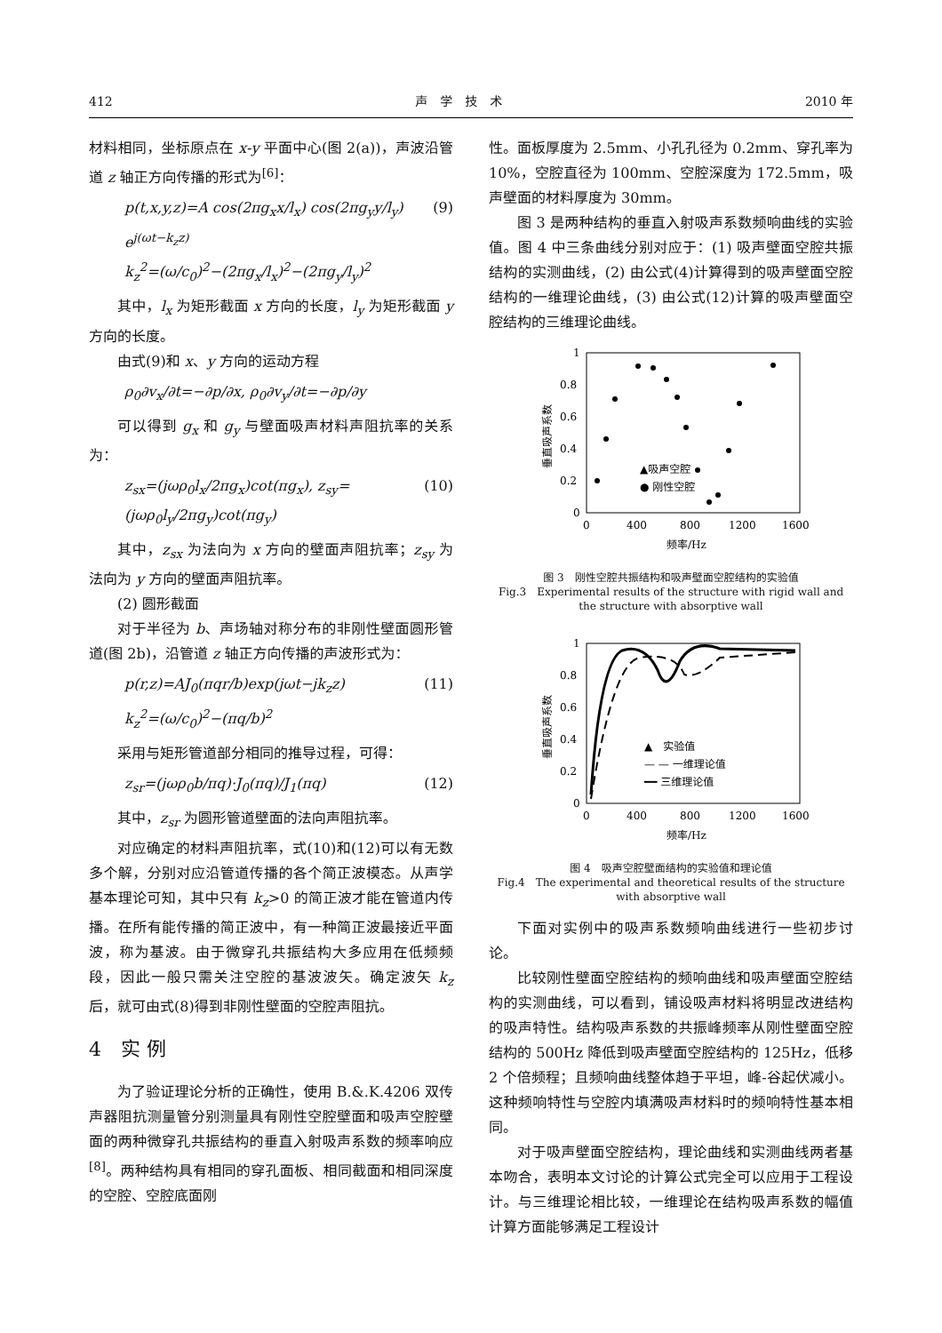412 声　学　技　术 2010 年
材料相同，坐标原点在 x-y 平面中心(图 2(a))，声波沿管道 z 轴正方向传播的形式为<sup>[6]</sup>：
p(t,x,y,z)=A cos(2πg<sub>x</sub>x/l<sub>x</sub>) cos(2πg<sub>y</sub>y/l<sub>y</sub>) e<sup>j(ωt−k<sub>z</sub>z)</sup>
k<sub>z</sub><sup>2</sup>=(ω/c<sub>0</sub>)<sup>2</sup>−(2πg<sub>x</sub>/l<sub>x</sub>)<sup>2</sup>−(2πg<sub>y</sub>/l<sub>y</sub>)<sup>2</sup>
(9)
其中，l<sub>x</sub> 为矩形截面 x 方向的长度，l<sub>y</sub> 为矩形截面 y 方向的长度。
由式(9)和 x、y 方向的运动方程
ρ<sub>0</sub>∂v<sub>x</sub>/∂t=−∂p/∂x, ρ<sub>0</sub>∂v<sub>y</sub>/∂t=−∂p/∂y
可以得到 g<sub>x</sub> 和 g<sub>y</sub> 与壁面吸声材料声阻抗率的关系为：
z<sub>sx</sub>=(jωρ<sub>0</sub>l<sub>x</sub>/2πg<sub>x</sub>)cot(πg<sub>x</sub>), z<sub>sy</sub>=(jωρ<sub>0</sub>l<sub>y</sub>/2πg<sub>y</sub>)cot(πg<sub>y</sub>)
(10)
其中，z<sub>sx</sub> 为法向为 x 方向的壁面声阻抗率；z<sub>sy</sub> 为法向为 y 方向的壁面声阻抗率。
(2) 圆形截面
对于半径为 b、声场轴对称分布的非刚性壁面圆形管道(图 2b)，沿管道 z 轴正方向传播的声波形式为：
p(r,z)=AJ<sub>0</sub>(πqr/b)exp(jωt−jk<sub>z</sub>z)
k<sub>z</sub><sup>2</sup>=(ω/c<sub>0</sub>)<sup>2</sup>−(πq/b)<sup>2</sup>
(11)
采用与矩形管道部分相同的推导过程，可得：
z<sub>sr</sub>=(jωρ<sub>0</sub>b/πq)·J<sub>0</sub>(πq)/J<sub>1</sub>(πq) (12)
其中，z<sub>sr</sub> 为圆形管道壁面的法向声阻抗率。
对应确定的材料声阻抗率，式(10)和(12)可以有无数多个解，分别对应沿管道传播的各个简正波模态。从声学基本理论可知，其中只有 k<sub>z</sub>>0 的简正波才能在管道内传播。在所有能传播的简正波中，有一种简正波最接近平面波，称为基波。由于微穿孔共振结构大多应用在低频频段，因此一般只需关注空腔的基波波矢。确定波矢 k<sub>z</sub> 后，就可由式(8)得到非刚性壁面的空腔声阻抗。
4　实 例
为了验证理论分析的正确性，使用 B.&.K.4206 双传声器阻抗测量管分别测量具有刚性空腔壁面和吸声空腔壁面的两种微穿孔共振结构的垂直入射吸声系数的频率响应<sup>[8]</sup>。两种结构具有相同的穿孔面板、相同截面和相同深度的空腔、空腔底面刚
性。面板厚度为 2.5mm、小孔孔径为 0.2mm、穿孔率为 10%，空腔直径为 100mm、空腔深度为 172.5mm，吸声壁面的材料厚度为 30mm。
图 3 是两种结构的垂直入射吸声系数频响曲线的实验值。图 4 中三条曲线分别对应于：(1) 吸声壁面空腔共振结构的实测曲线，(2) 由公式(4)计算得到的吸声壁面空腔结构的一维理论曲线，(3) 由公式(12)计算的吸声壁面空腔结构的三维理论曲线。
1
0.8
0.6
0.4
0.2
0
0
400
800
1200
1600
频率/Hz
垂直吸声系数
▲吸声空腔
● 刚性空腔
图 3　刚性空腔共振结构和吸声壁面空腔结构的实验值
Fig.3　Experimental results of the structure with rigid wall and the structure with absorptive wall
1
0.8
0.6
0.4
0.2
0
0
400
800
1200
1600
频率/Hz
垂直吸声系数
▲　实验值
— — 一维理论值
━━ 三维理论值
图 4　吸声空腔壁面结构的实验值和理论值
Fig.4　The experimental and theoretical results of the structure with absorptive wall
下面对实例中的吸声系数频响曲线进行一些初步讨论。
比较刚性壁面空腔结构的频响曲线和吸声壁面空腔结构的实测曲线，可以看到，铺设吸声材料将明显改进结构的吸声特性。结构吸声系数的共振峰频率从刚性壁面空腔结构的 500Hz 降低到吸声壁面空腔结构的 125Hz，低移 2 个倍频程；且频响曲线整体趋于平坦，峰-谷起伏减小。这种频响特性与空腔内填满吸声材料时的频响特性基本相同。
对于吸声壁面空腔结构，理论曲线和实测曲线两者基本吻合，表明本文讨论的计算公式完全可以应用于工程设计。与三维理论相比较，一维理论在结构吸声系数的幅值计算方面能够满足工程设计